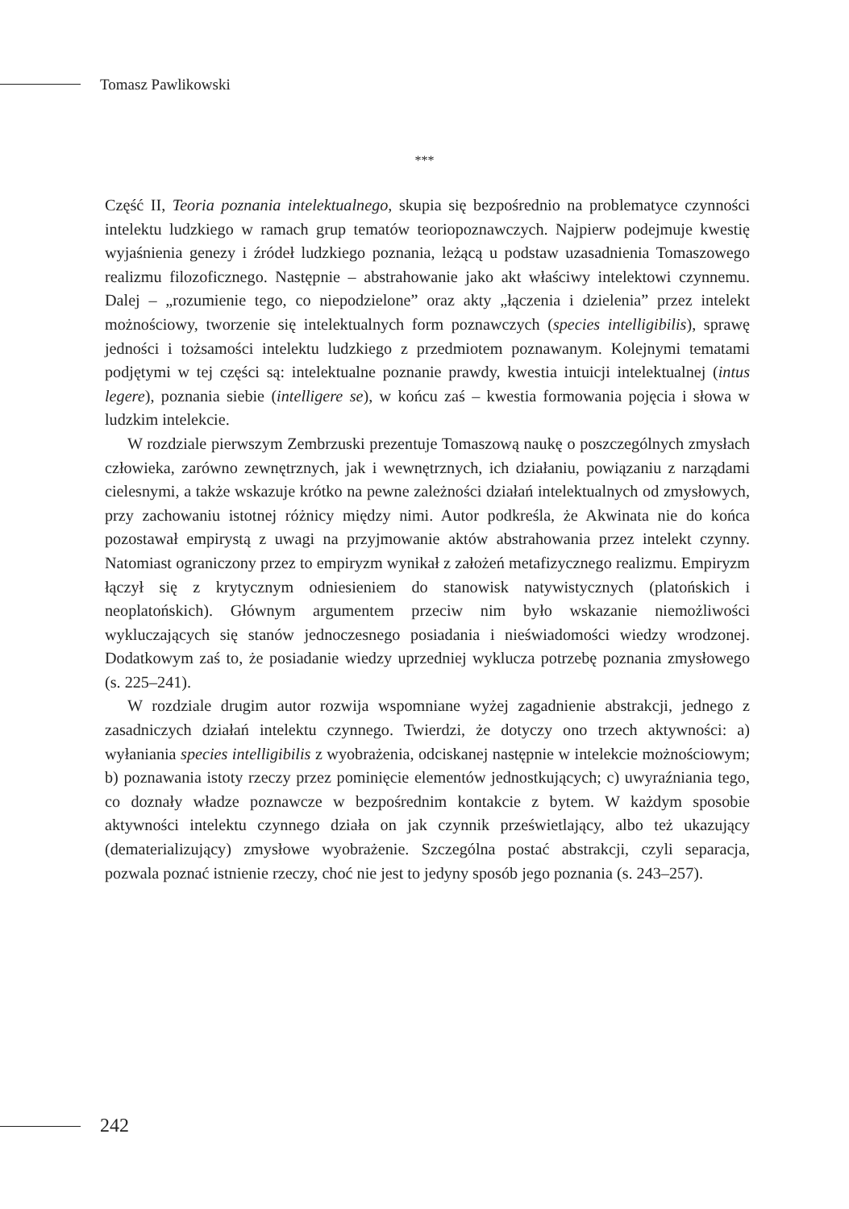Tomasz Pawlikowski
***
Część II, Teoria poznania intelektualnego, skupia się bezpośrednio na problematyce czynności intelektu ludzkiego w ramach grup tematów teoriopoznawczych. Najpierw podejmuje kwestię wyjaśnienia genezy i źródeł ludzkiego poznania, leżącą u podstaw uzasadnienia Tomaszowego realizmu filozoficznego. Następnie – abstrahowanie jako akt właściwy intelektowi czynnemu. Dalej – „rozumienie tego, co niepodzielone” oraz akty „łączenia i dzielenia” przez intelekt możnościowy, tworzenie się intelektualnych form poznawczych (species intelligibilis), sprawę jedności i tożsamości intelektu ludzkiego z przedmiotem poznawanym. Kolejnymi tematami podjętymi w tej części są: intelektualne poznanie prawdy, kwestia intuicji intelektualnej (intus legere), poznania siebie (intelligere se), w końcu zaś – kwestia formowania pojęcia i słowa w ludzkim intelekcie.
W rozdziale pierwszym Zembrzuski prezentuje Tomaszową naukę o poszczególnych zmysłach człowieka, zarówno zewnętrznych, jak i wewnętrznych, ich działaniu, powiązaniu z narządami cielesnymi, a także wskazuje krótko na pewne zależności działań intelektualnych od zmysłowych, przy zachowaniu istotnej różnicy między nimi. Autor podkreśla, że Akwinata nie do końca pozostawał empirystą z uwagi na przyjmowanie aktów abstrahowania przez intelekt czynny. Natomiast ograniczony przez to empiryzm wynikał z założeń metafizycznego realizmu. Empiryzm łączył się z krytycznym odniesieniem do stanowisk natywistycznych (platońskich i neoplatońskich). Głównym argumentem przeciw nim było wskazanie niemożliwości wykluczających się stanów jednoczesnego posiadania i nieświadomości wiedzy wrodzonej. Dodatkowym zaś to, że posiadanie wiedzy uprzedniej wyklucza potrzebę poznania zmysłowego (s. 225–241).
W rozdziale drugim autor rozwija wspomniane wyżej zagadnienie abstrakcji, jednego z zasadniczych działań intelektu czynnego. Twierdzi, że dotyczy ono trzech aktywności: a) wyłaniania species intelligibilis z wyobrażenia, odciskanej następnie w intelekcie możnościowym; b) poznawania istoty rzeczy przez pominięcie elementów jednostkujących; c) uwyraźniania tego, co doznały władze poznawcze w bezpośrednim kontakcie z bytem. W każdym sposobie aktywności intelektu czynnego działa on jak czynnik prześwietlający, albo też ukazujący (dematerializujący) zmysłowe wyobrażenie. Szczególna postać abstrakcji, czyli separacja, pozwala poznać istnienie rzeczy, choć nie jest to jedyny sposób jego poznania (s. 243–257).
242